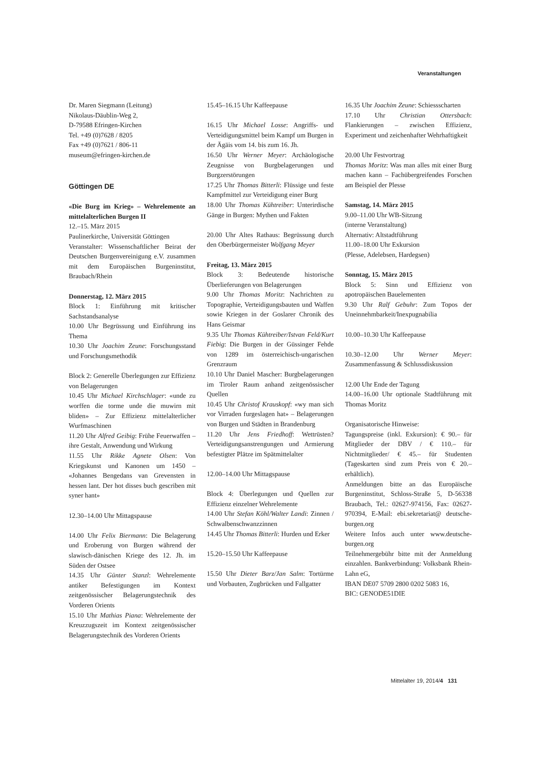Veranstaltungen
Dr. Maren Siegmann (Leitung)
Nikolaus-Däublin-Weg 2,
D-79588 Efringen-Kirchen
Tel. +49 (0)7628 / 8205
Fax +49 (0)7621 / 806-11
museum@efringen-kirchen.de
Göttingen DE
«Die Burg im Krieg» – Wehrelemente an mittelalterlichen Burgen II
12.–15. März 2015
Paulinerkirche, Universität Göttingen
Veranstalter: Wissenschaftlicher Beirat der Deutschen Burgenvereinigung e.V. zusammen mit dem Europäischen Burgeninstitut, Braubach/Rhein
Donnerstag, 12. März 2015
Block 1: Einführung mit kritischer Sachstandsanalyse
10.00 Uhr Begrüssung und Einführung ins Thema
10.30 Uhr Joachim Zeune: Forschungsstand und Forschungsmethodik
Block 2: Generelle Überlegungen zur Effizienz von Belagerungen
10.45 Uhr Michael Kirchschlager: «unde zu worffen die torme unde die muwirn mit bliden» – Zur Effizienz mittelalterlicher Wurfmaschinen
11.20 Uhr Alfred Geibig: Frühe Feuerwaffen – ihre Gestalt, Anwendung und Wirkung
11.55 Uhr Rikke Agnete Olsen: Von Kriegskunst und Kanonen um 1450 – «Johannes Bengedans van Grevensten in hessen lant. Der hot disses buch gescriben mit syner hant»
12.30–14.00 Uhr Mittagspause
14.00 Uhr Felix Biermann: Die Belagerung und Eroberung von Burgen während der slawisch-dänischen Kriege des 12. Jh. im Süden der Ostsee
14.35 Uhr Günter Stanzl: Wehrelemente antiker Befestigungen im Kontext zeitgenössischer Belagerungstechnik des Vorderen Orients
15.10 Uhr Mathias Piana: Wehrelemente der Kreuzzugszeit im Kontext zeitgenössischer Belagerungstechnik des Vorderen Orients
15.45–16.15 Uhr Kaffeepause
16.15 Uhr Michael Losse: Angriffs- und Verteidigungsmittel beim Kampf um Burgen in der Ägäis vom 14. bis zum 16. Jh.
16.50 Uhr Werner Meyer: Archäologische Zeugnisse von Burgbelagerungen und Burgzerstörungen
17.25 Uhr Thomas Bitterli: Flüssige und feste Kampfmittel zur Verteidigung einer Burg
18.00 Uhr Thomas Kühtreiber: Unterirdische Gänge in Burgen: Mythen und Fakten
20.00 Uhr Altes Rathaus: Begrüssung durch den Oberbürgermeister Wolfgang Meyer
Freitag, 13. März 2015
Block 3: Bedeutende historische Überlieferungen von Belagerungen
9.00 Uhr Thomas Moritz: Nachrichten zu Topographie, Verteidigungsbauten und Waffen sowie Kriegen in der Goslarer Chronik des Hans Geismar
9.35 Uhr Thomas Kühtreiber/Istvan Feld/Kurt Fiebig: Die Burgen in der Güssinger Fehde von 1289 im österreichisch-ungarischen Grenzraum
10.10 Uhr Daniel Mascher: Burgbelagerungen im Tiroler Raum anhand zeitgenössischer Quellen
10.45 Uhr Christof Krauskopf: «wy man sich vor Virraden furgeslagen hat» – Belagerungen von Burgen und Städten in Brandenburg
11.20 Uhr Jens Friedhoff: Wettrüsten? Verteidigungsanstrengungen und Armierung befestigter Plätze im Spätmittelalter
12.00–14.00 Uhr Mittagspause
Block 4: Überlegungen und Quellen zur Effizienz einzelner Wehrelemente
14.00 Uhr Stefan Köhl/Walter Landi: Zinnen / Schwalbenschwanzzinnen
14.45 Uhr Thomas Bitterli: Hurden und Erker
15.20–15.50 Uhr Kaffeepause
15.50 Uhr Dieter Barz/Jan Salm: Tortürme und Vorbauten, Zugbrücken und Fallgatter
16.35 Uhr Joachim Zeune: Schiessscharten
17.10 Uhr Christian Ottersbach: Flankierungen – zwischen Effizienz, Experiment und zeichenhafter Wehrhaftigkeit
20.00 Uhr Festvortrag
Thomas Moritz: Was man alles mit einer Burg machen kann – Fachübergreifendes Forschen am Beispiel der Plesse
Samstag, 14. März 2015
9.00–11.00 Uhr WB-Sitzung
(interne Veranstaltung)
Alternativ: Altstadtführung
11.00–18.00 Uhr Exkursion
(Plesse, Adelebsen, Hardegsen)
Sonntag, 15. März 2015
Block 5: Sinn und Effizienz von apotropäischen Bauelementen
9.30 Uhr Ralf Gebuhr: Zum Topos der Uneinnehmbarkeit/Inexpugnabilia
10.00–10.30 Uhr Kaffeepause
10.30–12.00 Uhr Werner Meyer: Zusammenfassung & Schlussdiskussion
12.00 Uhr Ende der Tagung
14.00–16.00 Uhr optionale Stadtführung mit Thomas Moritz
Organisatorische Hinweise:
Tagungspreise (inkl. Exkursion): € 90.– für Mitglieder der DBV / € 110.– für Nichtmitglieder/ € 45.– für Studenten (Tageskarten sind zum Preis von € 20.– erhältlich).
Anmeldungen bitte an das Europäische Burgeninstitut, Schloss-Straße 5, D-56338 Braubach, Tel.: 02627-974156, Fax: 02627-970394, E-Mail: ebi.sekretariat@ deutsche-burgen.org
Weitere Infos auch unter www.deutsche-burgen.org
Teilnehmergebühr bitte mit der Anmeldung einzahlen. Bankverbindung: Volksbank Rhein-Lahn eG,
IBAN DE07 5709 2800 0202 5083 16,
BIC: GENODE51DIE
Mittelalter 19, 2014/4 131